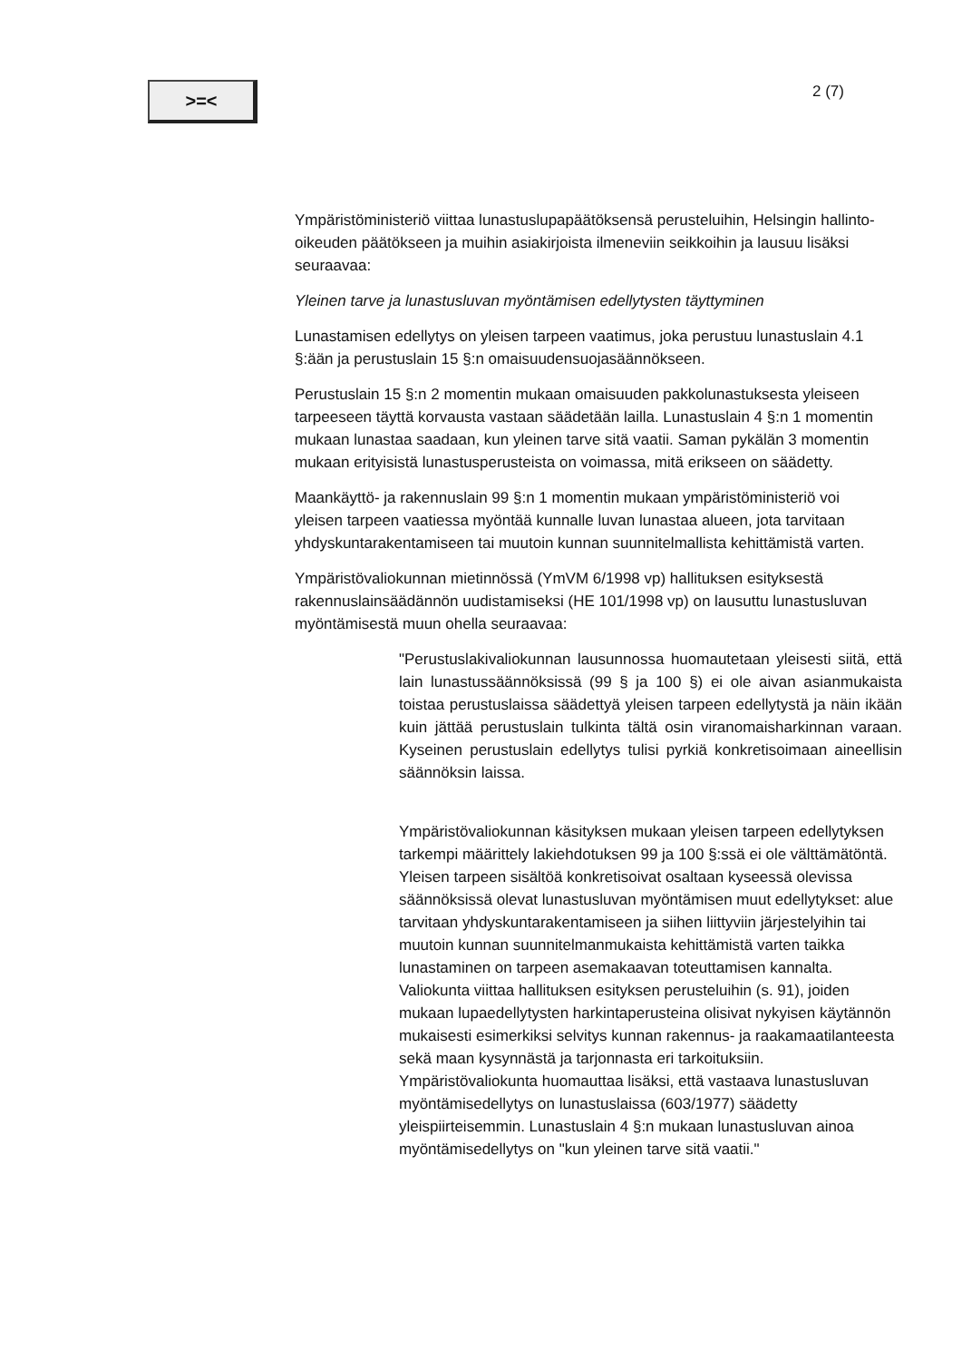>=<
2 (7)
Ympäristöministeriö viittaa lunastuslupapäätöksensä perusteluihin, Helsingin hallinto-oikeuden päätökseen ja muihin asiakirjoista ilmeneviin seikkoihin ja lausuu lisäksi seuraavaa:
Yleinen tarve ja lunastusluvan myöntämisen edellytysten täyttyminen
Lunastamisen edellytys on yleisen tarpeen vaatimus, joka perustuu lunastuslain 4.1 §:ään ja perustuslain 15 §:n omaisuudensuojasäännökseen.
Perustuslain 15 §:n 2 momentin mukaan omaisuuden pakkolunastuksesta yleiseen tarpeeseen täyttä korvausta vastaan säädetään lailla. Lunastuslain 4 §:n 1 momentin mukaan lunastaa saadaan, kun yleinen tarve sitä vaatii. Saman pykälän 3 momentin mukaan erityisistä lunastusperusteista on voimassa, mitä erikseen on säädetty.
Maankäyttö- ja rakennuslain 99 §:n 1 momentin mukaan ympäristöministeriö voi yleisen tarpeen vaatiessa myöntää kunnalle luvan lunastaa alueen, jota tarvitaan yhdyskuntarakentamiseen tai muutoin kunnan suunnitelmallista kehittämistä varten.
Ympäristövaliokunnan mietinnössä (YmVM 6/1998 vp) hallituksen esityksestä rakennuslainsäädännön uudistamiseksi (HE 101/1998 vp) on lausuttu lunastusluvan myöntämisestä muun ohella seuraavaa:
"Perustuslakivaliokunnan lausunnossa huomautetaan yleisesti siitä, että lain lunastussäännöksissä (99 § ja 100 §) ei ole aivan asianmukaista toistaa perustuslaissa säädettyä yleisen tarpeen edellytystä ja näin ikään kuin jättää perustuslain tulkinta tältä osin viranomaisharkinnan varaan. Kyseinen perustuslain edellytys tulisi pyrkiä konkretisoimaan aineellisin säännöksin laissa.
Ympäristövaliokunnan käsityksen mukaan yleisen tarpeen edellytyksen tarkempi määrittely lakiehdotuksen 99 ja 100 §:ssä ei ole välttämätöntä. Yleisen tarpeen sisältöä konkretisoivat osaltaan kyseessä olevissa säännöksissä olevat lunastusluvan myöntämisen muut edellytykset: alue tarvitaan yhdyskuntarakentamiseen ja siihen liittyviin järjestelyihin tai muutoin kunnan suunnitelmanmukaista kehittämistä varten taikka lunastaminen on tarpeen asemakaavan toteuttamisen kannalta. Valiokunta viittaa hallituksen esityksen perusteluihin (s. 91), joiden mukaan lupaedellytysten harkintaperusteina olisivat nykyisen käytännön mukaisesti esimerkiksi selvitys kunnan rakennus- ja raakamaatilanteesta sekä maan kysynnästä ja tarjonnasta eri tarkoituksiin. Ympäristövaliokunta huomauttaa lisäksi, että vastaava lunastusluvan myöntämisedellytys on lunastuslaissa (603/1977) säädetty yleispiirteisemmin. Lunastuslain 4 §:n mukaan lunastusluvan ainoa myöntämisedellytys on "kun yleinen tarve sitä vaatii."